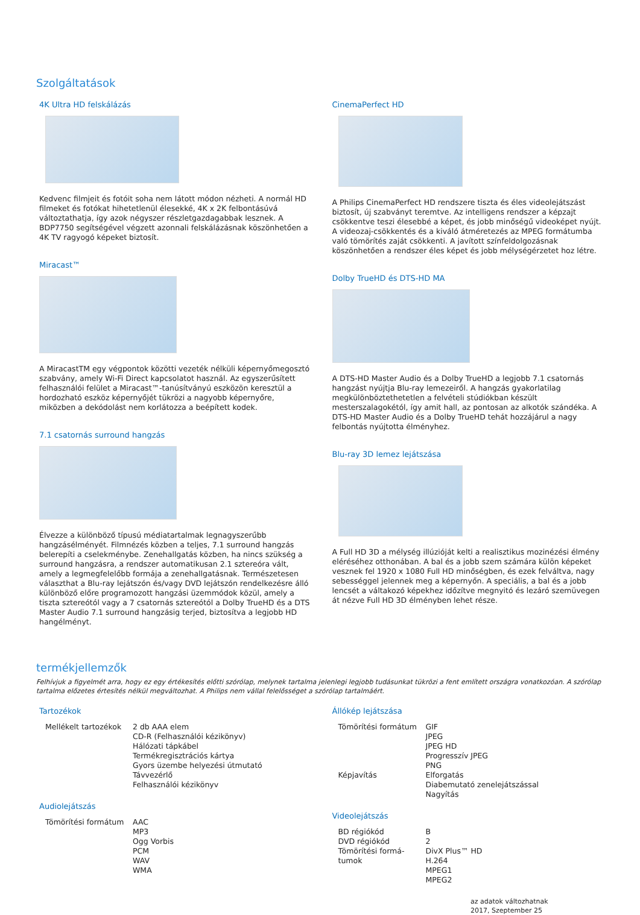Szolgáltatások
4K Ultra HD felskálázás
Kedvenc filmjeit és fotóit soha nem látott módon nézheti. A normál HD filmeket és fotókat hihetetlenül élesekké, 4K x 2K felbontásúvá változtathatja, így azok négyszer részletgazdagabbak lesznek. A BDP7750 segítségével végzett azonnali felskálázásnak köszönhetően a 4K TV ragyogó képeket biztosít.
Miracast™
A MiracastTM egy végpontok közötti vezeték nélküli képernyőmegosztó szabvány, amely Wi-Fi Direct kapcsolatot használ. Az egyszerűsített felhasználói felület a Miracast™-tanúsítványú eszközön keresztül a hordozható eszköz képernyőjét tükrözi a nagyobb képernyőre, miközben a dekódolást nem korlátozza a beépített kodek.
7.1 csatornás surround hangzás
Élvezze a különböző típusú médiatartalmak legnagyszerűbb hangzásélményét. Filmnézés közben a teljes, 7.1 surround hangzás belerepíti a cselekménybe. Zenehallgatás közben, ha nincs szükség a surround hangzásra, a rendszer automatikusan 2.1 sztereóra vált, amely a legmegfelelőbb formája a zenehallgatásnak. Természetesen választhat a Blu-ray lejátszón és/vagy DVD lejátszón rendelkezésre álló különböző előre programozott hangzási üzemmódok közül, amely a tiszta sztereótól vagy a 7 csatornás sztereótól a Dolby TrueHD és a DTS Master Audio 7.1 surround hangzásig terjed, biztosítva a legjobb HD hangélményt.
CinemaPerfect HD
A Philips CinemaPerfect HD rendszere tiszta és éles videolejátszást biztosít, új szabványt teremtve. Az intelligens rendszer a képzajt csökkentve teszi élesebbé a képet, és jobb minőségű videoképet nyújt. A videozaj-csökkentés és a kiváló átméretezés az MPEG formátumba való tömörítés zaját csökkenti. A javított színfeldolgozásnak köszönhetően a rendszer éles képet és jobb mélységérzetet hoz létre.
Dolby TrueHD és DTS-HD MA
A DTS-HD Master Audio és a Dolby TrueHD a legjobb 7.1 csatornás hangzást nyújtja Blu-ray lemezeiről. A hangzás gyakorlatilag megkülönböztethetetlen a felvételi stúdiókban készült mesterszalagokétól, így amit hall, az pontosan az alkotók szándéka. A DTS-HD Master Audio és a Dolby TrueHD tehát hozzájárul a nagy felbontás nyújtotta élményhez.
Blu-ray 3D lemez lejátszása
A Full HD 3D a mélység illúzióját kelti a realisztikus mozinézési élmény eléréséhez otthonában. A bal és a jobb szem számára külön képeket vesznek fel 1920 x 1080 Full HD minőségben, és ezek felváltva, nagy sebességgel jelennek meg a képernyőn. A speciális, a bal és a jobb lencsét a váltakozó képekhez időzítve megnyitó és lezáró szemüvegen át nézve Full HD 3D élményben lehet része.
termékjellemzők
Felhívjuk a figyelmét arra, hogy ez egy értékesítés előtti szórólap, melynek tartalma jelenlegi legjobb tudásunkat tükrözi a fent említett országra vonatkozóan. A szórólap tartalma előzetes értesítés nélkül megváltozhat. A Philips nem vállal felelősséget a szórólap tartalmáért.
Tartozékok
| Mellékelt tartozékok | 2 db AAA elem CD-R (Felhasználói kézikönyv) Hálózati tápkábel Termékregisztrációs kártya Gyors üzembe helyezési útmutató Távvezérlő Felhasználói kézikönyv |
Audiolejátszás
| Tömörítési formátum | AAC MP3 Ogg Vorbis PCM WAV WMA |
Állókép lejátszása
| Tömörítési formátum | GIF JPEG JPEG HD Progresszív JPEG PNG |
| Képjavítás | Elforgatás Diabemutató zenelejátszással Nagyítás |
Videolejátszás
| BD régiókód | B |
| DVD régiókód | 2 |
| Tömörítési formá- tumok | DivX Plus™ HD H.264 MPEG1 MPEG2 |
az adatok változhatnak
2017, Szeptember 25